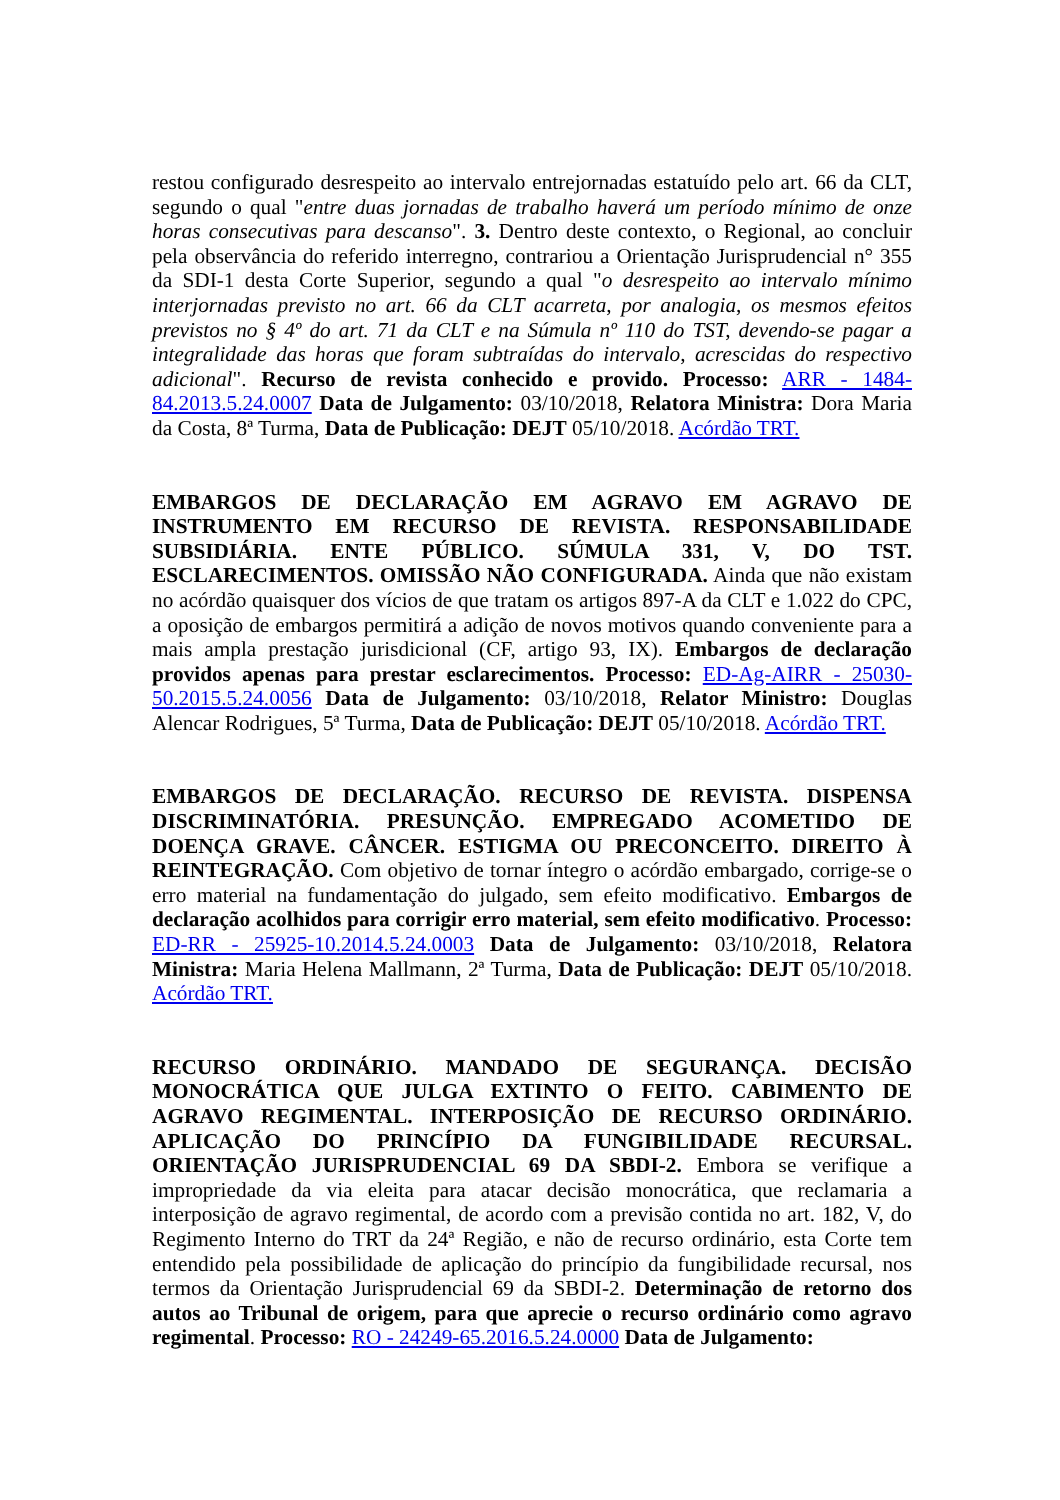restou configurado desrespeito ao intervalo entrejornadas estatuído pelo art. 66 da CLT, segundo o qual "entre duas jornadas de trabalho haverá um período mínimo de onze horas consecutivas para descanso". 3. Dentro deste contexto, o Regional, ao concluir pela observância do referido interregno, contrariou a Orientação Jurisprudencial n° 355 da SDI-1 desta Corte Superior, segundo a qual "o desrespeito ao intervalo mínimo interjornadas previsto no art. 66 da CLT acarreta, por analogia, os mesmos efeitos previstos no § 4º do art. 71 da CLT e na Súmula nº 110 do TST, devendo-se pagar a integralidade das horas que foram subtraídas do intervalo, acrescidas do respectivo adicional". Recurso de revista conhecido e provido. Processo: ARR - 1484-84.2013.5.24.0007 Data de Julgamento: 03/10/2018, Relatora Ministra: Dora Maria da Costa, 8ª Turma, Data de Publicação: DEJT 05/10/2018. Acórdão TRT.
EMBARGOS DE DECLARAÇÃO EM AGRAVO EM AGRAVO DE INSTRUMENTO EM RECURSO DE REVISTA. RESPONSABILIDADE SUBSIDIÁRIA. ENTE PÚBLICO. SÚMULA 331, V, DO TST. ESCLARECIMENTOS. OMISSÃO NÃO CONFIGURADA. Ainda que não existam no acórdão quaisquer dos vícios de que tratam os artigos 897-A da CLT e 1.022 do CPC, a oposição de embargos permitirá a adição de novos motivos quando conveniente para a mais ampla prestação jurisdicional (CF, artigo 93, IX). Embargos de declaração providos apenas para prestar esclarecimentos. Processo: ED-Ag-AIRR - 25030-50.2015.5.24.0056 Data de Julgamento: 03/10/2018, Relator Ministro: Douglas Alencar Rodrigues, 5ª Turma, Data de Publicação: DEJT 05/10/2018. Acórdão TRT.
EMBARGOS DE DECLARAÇÃO. RECURSO DE REVISTA. DISPENSA DISCRIMINATÓRIA. PRESUNÇÃO. EMPREGADO ACOMETIDO DE DOENÇA GRAVE. CÂNCER. ESTIGMA OU PRECONCEITO. DIREITO À REINTEGRAÇÃO. Com objetivo de tornar íntegro o acórdão embargado, corrige-se o erro material na fundamentação do julgado, sem efeito modificativo. Embargos de declaração acolhidos para corrigir erro material, sem efeito modificativo. Processo: ED-RR - 25925-10.2014.5.24.0003 Data de Julgamento: 03/10/2018, Relatora Ministra: Maria Helena Mallmann, 2ª Turma, Data de Publicação: DEJT 05/10/2018. Acórdão TRT.
RECURSO ORDINÁRIO. MANDADO DE SEGURANÇA. DECISÃO MONOCRÁTICA QUE JULGA EXTINTO O FEITO. CABIMENTO DE AGRAVO REGIMENTAL. INTERPOSIÇÃO DE RECURSO ORDINÁRIO. APLICAÇÃO DO PRINCÍPIO DA FUNGIBILIDADE RECURSAL. ORIENTAÇÃO JURISPRUDENCIAL 69 DA SBDI-2. Embora se verifique a impropriedade da via eleita para atacar decisão monocrática, que reclamaria a interposição de agravo regimental, de acordo com a previsão contida no art. 182, V, do Regimento Interno do TRT da 24ª Região, e não de recurso ordinário, esta Corte tem entendido pela possibilidade de aplicação do princípio da fungibilidade recursal, nos termos da Orientação Jurisprudencial 69 da SBDI-2. Determinação de retorno dos autos ao Tribunal de origem, para que aprecie o recurso ordinário como agravo regimental. Processo: RO - 24249-65.2016.5.24.0000 Data de Julgamento: